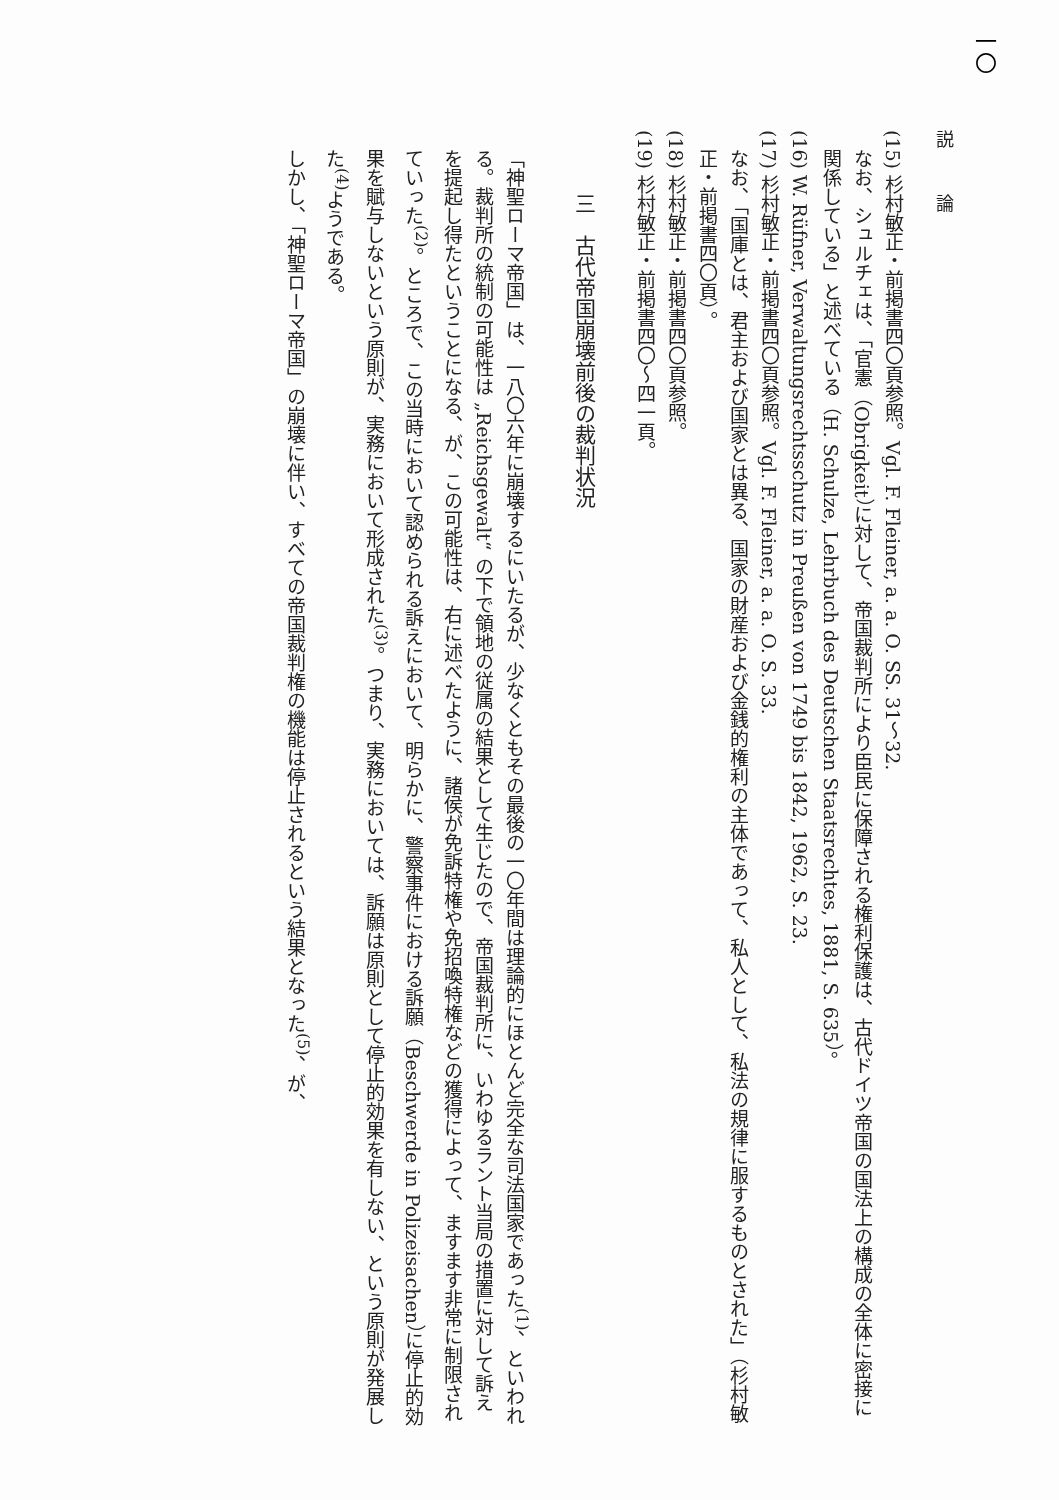一〇
説 論
(15) 杉村敏正・前掲書四〇頁参照。Vgl. F. Fleiner, a. a. O. SS. 31～32.
なお、シュルチェは、「官憲（Obrigkeit）に対して、帝国裁判所により臣民に保障される権利保護は、古代ドイツ帝国の国法上の構成の全体に密接に関係している」と述べている（H. Schulze, Lehrbuch des Deutschen Staatsrechtes, 1881, S. 635）。
(16) W. Rüfner, Verwaltungsrechtsschutz in Preußen von 1749 bis 1842, 1962, S. 23.
(17) 杉村敏正・前掲書四〇頁参照。Vgl. F. Fleiner, a. a. O. S. 33.
なお、「国庫とは、君主および国家とは異る、国家の財産および金銭的権利の主体であって、私人として、私法の規律に服するものとされた」（杉村敏正・前掲書四〇頁）。
(18) 杉村敏正・前掲書四〇頁参照。
(19) 杉村敏正・前掲書四〇～四一頁。
三　古代帝国崩壊前後の裁判状況
「神聖ローマ帝国」は、一八〇六年に崩壊するにいたるが、少なくともその最後の一〇年間は理論的にほとんど完全な司法国家であった<sup>(1)</sup>、といわれる。裁判所の統制の可能性は „Reichsgewalt“ の下で領地の従属の結果として生じたので、帝国裁判所に、いわゆるラント当局の措置に対して訴えを提起し得たということになる、が、この可能性は、右に述べたように、諸侯が免訴特権や免招喚特権などの獲得によって、ますます非常に制限されていった<sup>(2)</sup>。ところで、この当時において認められる訴えにおいて、明らかに、警察事件における訴願（Beschwerde in Polizeisachen）に停止的効果を賦与しないという原則が、実務において形成された<sup>(3)</sup>。つまり、実務においては、訴願は原則として停止的効果を有しない、という原則が発展した<sup>(4)</sup>ようである。
しかし、「神聖ローマ帝国」の崩壊に伴い、すべての帝国裁判権の機能は停止されるという結果となった<sup>(5)</sup>、が、